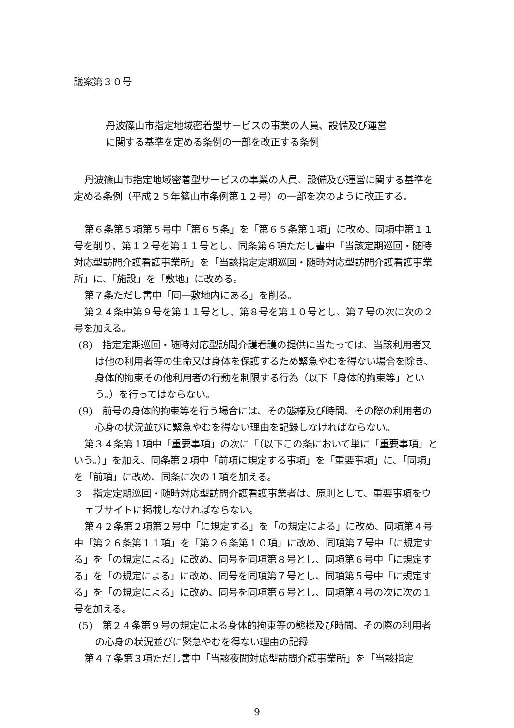議案第３０号
丹波篠山市指定地域密着型サービスの事業の人員、設備及び運営
に関する基準を定める条例の一部を改正する条例
丹波篠山市指定地域密着型サービスの事業の人員、設備及び運営に関する基準を定める条例（平成２５年篠山市条例第１２号）の一部を次のように改正する。
第６条第５項第５号中「第６５条」を「第６５条第１項」に改め、同項中第１１号を削り、第１２号を第１１号とし、同条第６項ただし書中「当該定期巡回・随時対応型訪問介護看護事業所」を「当該指定定期巡回・随時対応型訪問介護看護事業所」に、「施設」を「敷地」に改める。
第７条ただし書中「同一敷地内にある」を削る。
第２４条中第９号を第１１号とし、第８号を第１０号とし、第７号の次に次の２号を加える。
(8)　指定定期巡回・随時対応型訪問介護看護の提供に当たっては、当該利用者又は他の利用者等の生命又は身体を保護するため緊急やむを得ない場合を除き、身体的拘束その他利用者の行動を制限する行為（以下「身体的拘束等」という。）を行ってはならない。
(9)　前号の身体的拘束等を行う場合には、その態様及び時間、その際の利用者の心身の状況並びに緊急やむを得ない理由を記録しなければならない。
第３４条第１項中「重要事項」の次に「（以下この条において単に「重要事項」という。）」を加え、同条第２項中「前項に規定する事項」を「重要事項」に、「同項」を「前項」に改め、同条に次の１項を加える。
３　指定定期巡回・随時対応型訪問介護看護事業者は、原則として、重要事項をウェブサイトに掲載しなければならない。
第４２条第２項第２号中「に規定する」を「の規定による」に改め、同項第４号中「第２６条第１１項」を「第２６条第１０項」に改め、同項第７号中「に規定する」を「の規定による」に改め、同号を同項第８号とし、同項第６号中「に規定する」を「の規定による」に改め、同号を同項第７号とし、同項第５号中「に規定する」を「の規定による」に改め、同号を同項第６号とし、同項第４号の次に次の１号を加える。
(5)　第２４条第９号の規定による身体的拘束等の態様及び時間、その際の利用者の心身の状況並びに緊急やむを得ない理由の記録
第４７条第３項ただし書中「当該夜間対応型訪問介護事業所」を「当該指定
9